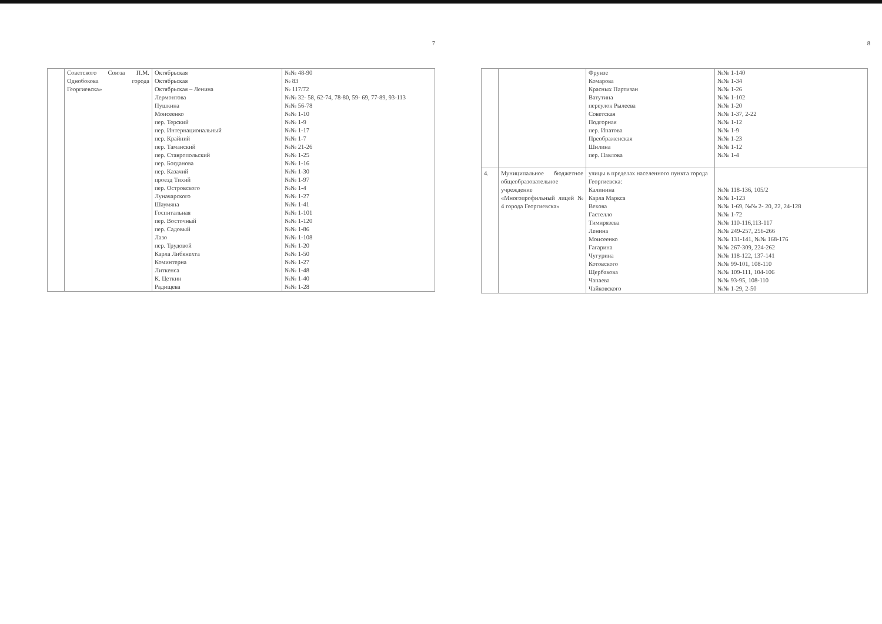7
| | Советского Союза П.М. Однобокова города Георгиевска» | Октябрьская Октябрьская Октябрьская – Ленина Лермонтова Пушкина Моисеенко пер. Терский пер. Интернациональный пер. Крайний пер. Таманский пер. Ставропольский пер. Богданова пер. Казачий проезд Тихий пер. Островского Луначарского Шаумяна Госпитальная пер. Восточный пер. Садовый Лазо пер. Трудовой Карла Либкнехта Коминтерна Литкенса К. Цеткин Радищева | №№ 48-90 № 83 № 117/72 №№ 32- 58, 62-74, 78-80, 59- 69, 77-89, 93-113 №№ 56-78 №№ 1-10 №№ 1-9 №№ 1-17 №№ 1-7 №№ 21-26 №№ 1-25 №№ 1-16 №№ 1-30 №№ 1-97 №№ 1-4 №№ 1-27 №№ 1-41 №№ 1-101 №№ 1-120 №№ 1-86 №№ 1-108 №№ 1-20 №№ 1-50 №№ 1-27 №№ 1-48 №№ 1-40 №№ 1-28 |
8
| | | Фрунзе Комарова Красных Партизан Ватутина переулок Рылеева Советская Подгорная пер. Ипатова Преображенская Шилина пер. Павлова | №№ 1-140 №№ 1-34 №№ 1-26 №№ 1-102 №№ 1-20 №№ 1-37, 2-22 №№ 1-12 №№ 1-9 №№ 1-23 №№ 1-12 №№ 1-4 |
| 4. | Муниципальное бюджетное общеобразовательное учреждение «Многопрофильный лицей № 4 города Георгиевска» | улицы в пределах населенного пункта города Георгиевска: Калинина Карла Маркса Вехова Гастелло Тимирязева Ленина Моисеенко Гагарина Чугурина Котовского Щербакова Чапаева Чайковского | №№ 118-136, 105/2 №№ 1-123 №№ 1-69, №№ 2- 20, 22, 24-128 №№ 1-72 №№ 110-116,113-117 №№ 249-257, 256-266 №№ 131-141, №№ 168-176 №№ 267-309, 224-262 №№ 118-122, 137-141 №№ 99-101, 108-110 №№ 109-111, 104-106 №№ 93-95, 108-110 №№ 1-29, 2-50 |